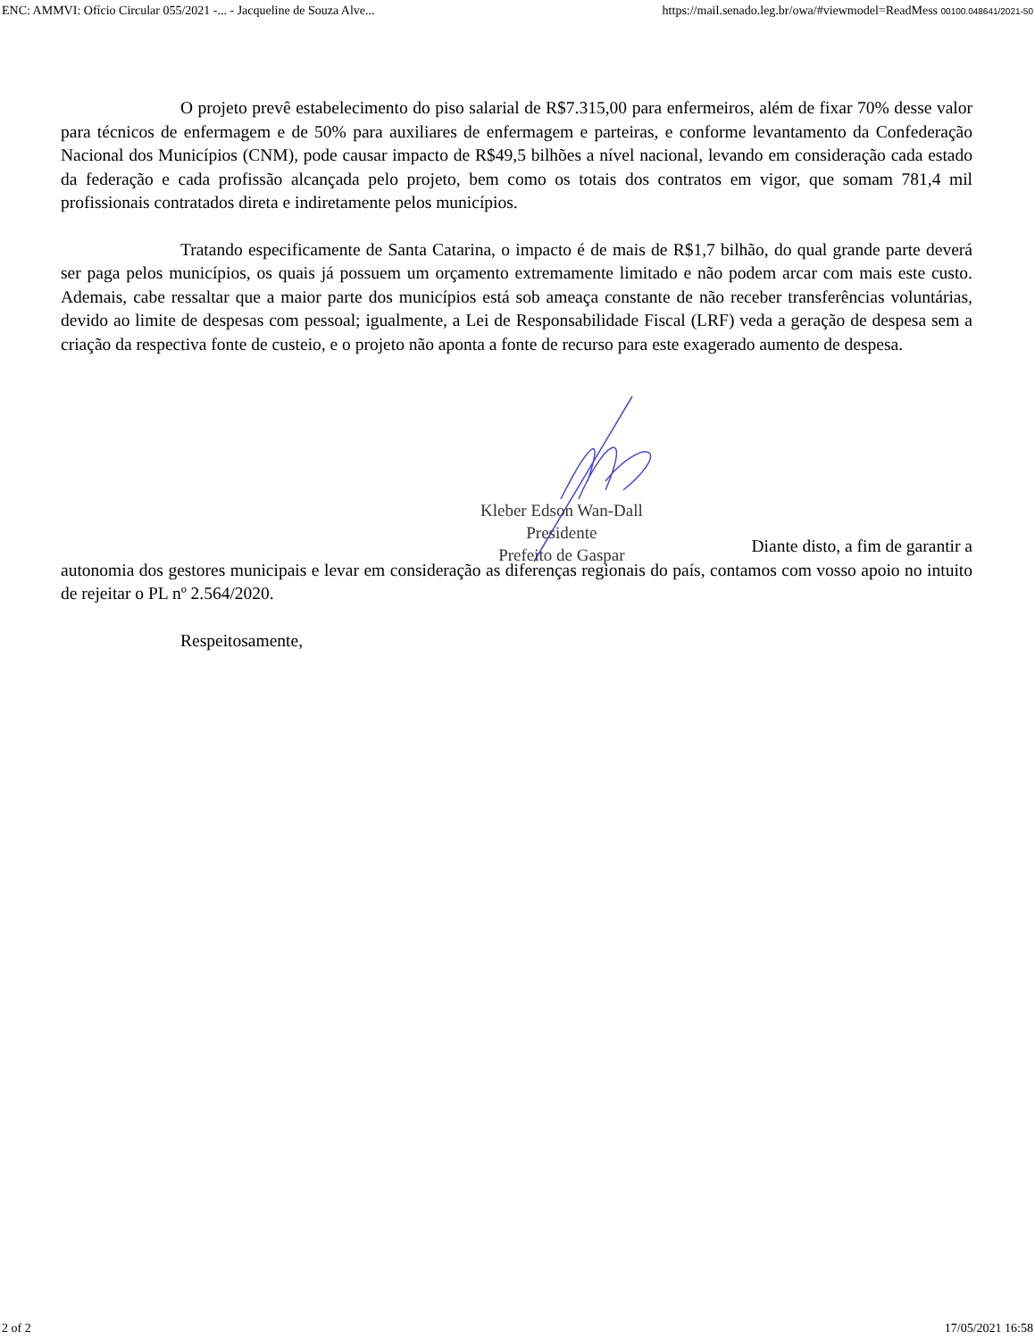ENC: AMMVI: Ofício Circular 055/2021 -... - Jacqueline de Souza Alve... https://mail.senado.leg.br/owa/#viewmodel=ReadMess 00100.048641/2021-50
O projeto prevê estabelecimento do piso salarial de R$7.315,00 para enfermeiros, além de fixar 70% desse valor para técnicos de enfermagem e de 50% para auxiliares de enfermagem e parteiras, e conforme levantamento da Confederação Nacional dos Municípios (CNM), pode causar impacto de R$49,5 bilhões a nível nacional, levando em consideração cada estado da federação e cada profissão alcançada pelo projeto, bem como os totais dos contratos em vigor, que somam 781,4 mil profissionais contratados direta e indiretamente pelos municípios.
Tratando especificamente de Santa Catarina, o impacto é de mais de R$1,7 bilhão, do qual grande parte deverá ser paga pelos municípios, os quais já possuem um orçamento extremamente limitado e não podem arcar com mais este custo. Ademais, cabe ressaltar que a maior parte dos municípios está sob ameaça constante de não receber transferências voluntárias, devido ao limite de despesas com pessoal; igualmente, a Lei de Responsabilidade Fiscal (LRF) veda a geração de despesa sem a criação da respectiva fonte de custeio, e o projeto não aponta a fonte de recurso para este exagerado aumento de despesa.
Kleber Edson Wan-Dall
Presidente
Prefeito de Gaspar
Diante disto, a fim de garantir a
autonomia dos gestores municipais e levar em consideração as diferenças regionais do país, contamos com vosso apoio no intuito de rejeitar o PL nº 2.564/2020.
Respeitosamente,
2 of 2 17/05/2021 16:58